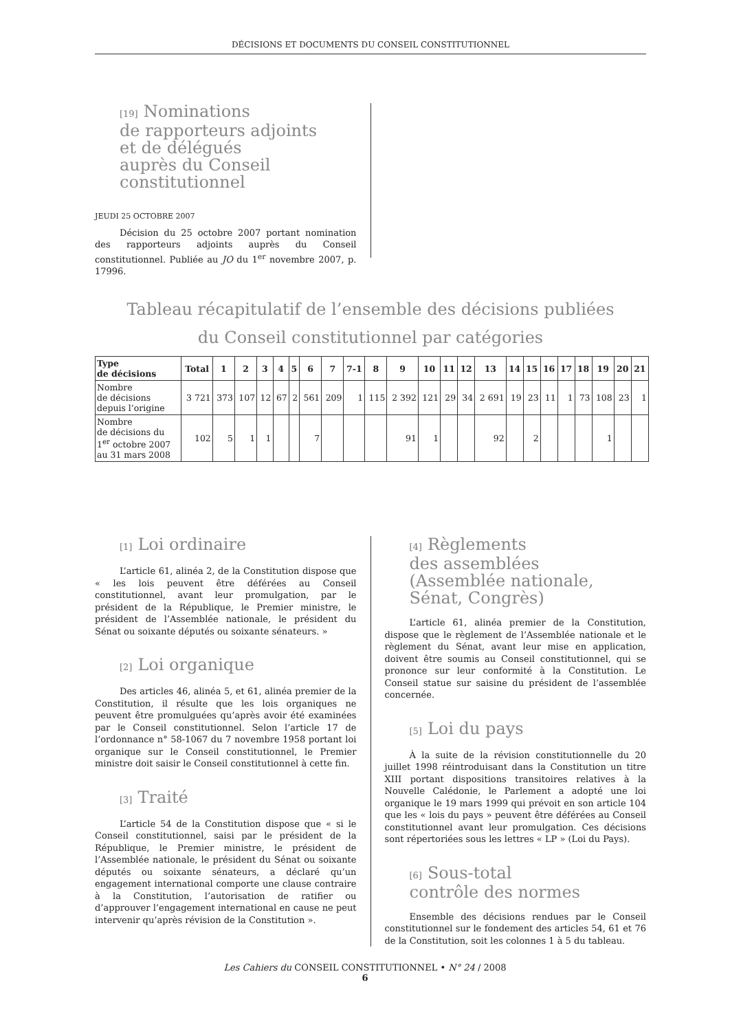DÉCISIONS ET DOCUMENTS DU CONSEIL CONSTITUTIONNEL
[19] Nominations
de rapporteurs adjoints
et de délégués
auprès du Conseil
constitutionnel
JEUDI 25 OCTOBRE 2007
Décision du 25 octobre 2007 portant nomination des rapporteurs adjoints auprès du Conseil constitutionnel. Publiée au JO du 1<sup>er</sup> novembre 2007, p. 17996.
Tableau récapitulatif de l’ensemble des décisions publiées
du Conseil constitutionnel par catégories
| Type de décisions | Total | 1 | 2 | 3 | 4 | 5 | 6 | 7 | 7-1 | 8 | 9 | 10 | 11 | 12 | 13 | 14 | 15 | 16 | 17 | 18 | 19 | 20 | 21 |
| --- | --- | --- | --- | --- | --- | --- | --- | --- | --- | --- | --- | --- | --- | --- | --- | --- | --- | --- | --- | --- | --- | --- | --- |
| Nombre de décisions depuis l’origine | 3 721 | 373 | 107 | 12 | 67 | 2 | 561 | 209 | 1 | 115 | 2 392 | 121 | 29 | 34 | 2 691 | 19 | 23 | 11 | 1 | 73 | 108 | 23 | 1 |
| Nombre de décisions du 1<sup>er</sup> octobre 2007 au 31 mars 2008 | 102 | 5 | 1 | 1 | | | 7 | | | | 91 | 1 | | | 92 | | 2 | | | | 1 | | |
[1] Loi ordinaire
L’article 61, alinéa 2, de la Constitution dispose que « les lois peuvent être déférées au Conseil constitutionnel, avant leur promulgation, par le président de la République, le Premier ministre, le président de l’Assemblée nationale, le président du Sénat ou soixante députés ou soixante sénateurs. »
[2] Loi organique
Des articles 46, alinéa 5, et 61, alinéa premier de la Constitution, il résulte que les lois organiques ne peuvent être promulguées qu’après avoir été examinées par le Conseil constitutionnel. Selon l’article 17 de l’ordonnance n° 58-1067 du 7 novembre 1958 portant loi organique sur le Conseil constitutionnel, le Premier ministre doit saisir le Conseil constitutionnel à cette fin.
[3] Traité
L’article 54 de la Constitution dispose que « si le Conseil constitutionnel, saisi par le président de la République, le Premier ministre, le président de l’Assemblée nationale, le président du Sénat ou soixante députés ou soixante sénateurs, a déclaré qu’un engagement international comporte une clause contraire à la Constitution, l’autorisation de ratifier ou d’approuver l’engagement international en cause ne peut intervenir qu’après révision de la Constitution ».
[4] Règlements
des assemblées
(Assemblée nationale,
Sénat, Congrès)
L’article 61, alinéa premier de la Constitution, dispose que le règlement de l’Assemblée nationale et le règlement du Sénat, avant leur mise en application, doivent être soumis au Conseil constitutionnel, qui se prononce sur leur conformité à la Constitution. Le Conseil statue sur saisine du président de l’assemblée concernée.
[5] Loi du pays
À la suite de la révision constitutionnelle du 20 juillet 1998 réintroduisant dans la Constitution un titre XIII portant dispositions transitoires relatives à la Nouvelle Calédonie, le Parlement a adopté une loi organique le 19 mars 1999 qui prévoit en son article 104 que les « lois du pays » peuvent être déférées au Conseil constitutionnel avant leur promulgation. Ces décisions sont répertoriées sous les lettres « LP » (Loi du Pays).
[6] Sous-total
contrôle des normes
Ensemble des décisions rendues par le Conseil constitutionnel sur le fondement des articles 54, 61 et 76 de la Constitution, soit les colonnes 1 à 5 du tableau.
Les Cahiers du CONSEIL CONSTITUTIONNEL • N° 24 / 2008
6